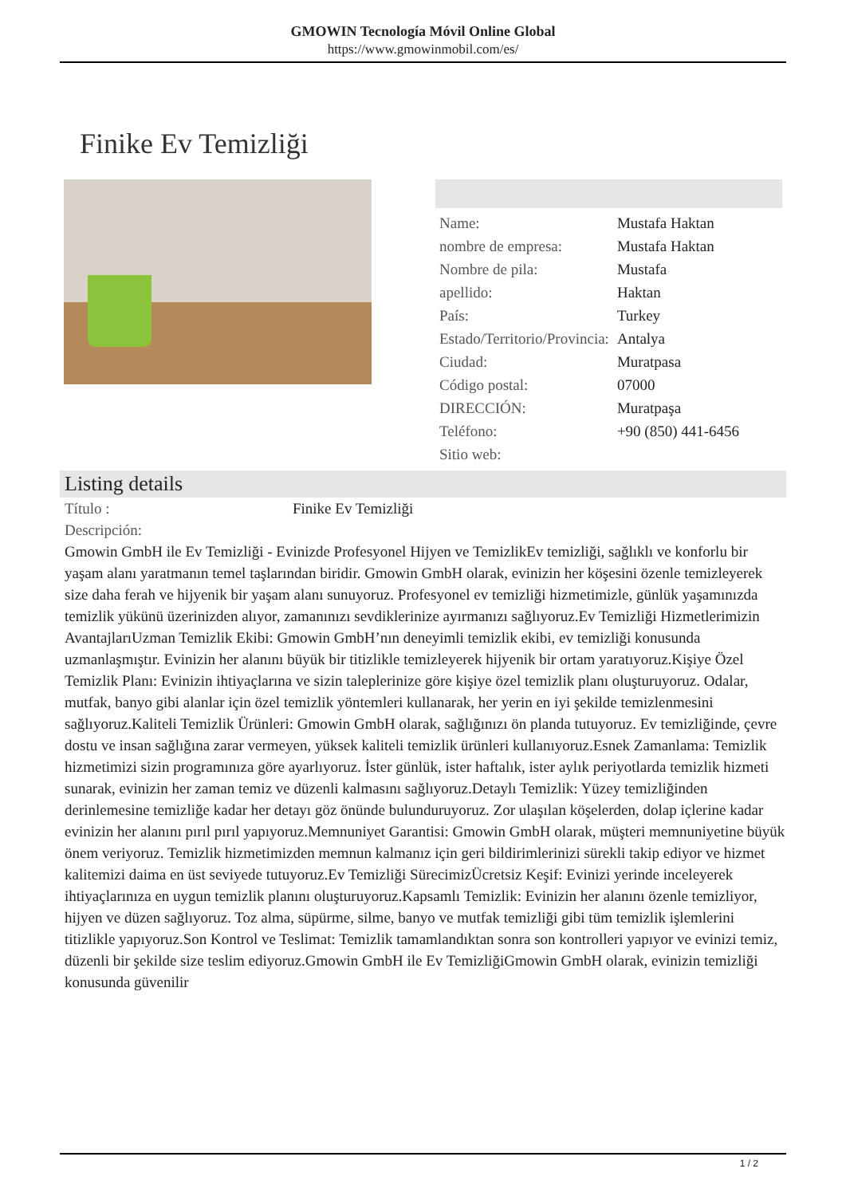GMOWIN Tecnología Móvil Online Global
https://www.gmowinmobil.com/es/
Finike Ev Temizliği
| Name: | Mustafa Haktan |
| nombre de empresa: | Mustafa Haktan |
| Nombre de pila: | Mustafa |
| apellido: | Haktan |
| País: | Turkey |
| Estado/Territorio/Provincia: | Antalya |
| Ciudad: | Muratpasa |
| Código postal: | 07000 |
| DIRECCIÓN: | Muratpaşa |
| Teléfono: | +90 (850) 441-6456 |
| Sitio web: | |
Listing details
Título : Finike Ev Temizliği
Descripción:
Gmowin GmbH ile Ev Temizliği - Evinizde Profesyonel Hijyen ve TemizlikEv temizliği, sağlıklı ve konforlu bir yaşam alanı yaratmanın temel taşlarından biridir. Gmowin GmbH olarak, evinizin her köşesini özenle temizleyerek size daha ferah ve hijyenik bir yaşam alanı sunuyoruz. Profesyonel ev temizliği hizmetimizle, günlük yaşamınızda temizlik yükünü üzerinizden alıyor, zamanınızı sevdiklerinize ayırmanızı sağlıyoruz.Ev Temizliği Hizmetlerimizin AvantajlarıUzman Temizlik Ekibi: Gmowin GmbH’nın deneyimli temizlik ekibi, ev temizliği konusunda uzmanlaşmıştır. Evinizin her alanını büyük bir titizlikle temizleyerek hijyenik bir ortam yaratıyoruz.Kişiye Özel Temizlik Planı: Evinizin ihtiyaçlarına ve sizin taleplerinize göre kişiye özel temizlik planı oluşturuyoruz. Odalar, mutfak, banyo gibi alanlar için özel temizlik yöntemleri kullanarak, her yerin en iyi şekilde temizlenmesini sağlıyoruz.Kaliteli Temizlik Ürünleri: Gmowin GmbH olarak, sağlığınızı ön planda tutuyoruz. Ev temizliğinde, çevre dostu ve insan sağlığına zarar vermeyen, yüksek kaliteli temizlik ürünleri kullanıyoruz.Esnek Zamanlama: Temizlik hizmetimizi sizin programınıza göre ayarlıyoruz. İster günlük, ister haftalık, ister aylık periyotlarda temizlik hizmeti sunarak, evinizin her zaman temiz ve düzenli kalmasını sağlıyoruz.Detaylı Temizlik: Yüzey temizliğinden derinlemesine temizliğe kadar her detayı göz önünde bulunduruyoruz. Zor ulaşılan köşelerden, dolap içlerine kadar evinizin her alanını pırıl pırıl yapıyoruz.Memnuniyet Garantisi: Gmowin GmbH olarak, müşteri memnuniyetine büyük önem veriyoruz. Temizlik hizmetimizden memnun kalmanız için geri bildirimlerinizi sürekli takip ediyor ve hizmet kalitemizi daima en üst seviyede tutuyoruz.Ev Temizliği SürecimizÜcretsiz Keşif: Evinizi yerinde inceleyerek ihtiyaçlarınıza en uygun temizlik planını oluşturuyoruz.Kapsamlı Temizlik: Evinizin her alanını özenle temizliyor, hijyen ve düzen sağlıyoruz. Toz alma, süpürme, silme, banyo ve mutfak temizliği gibi tüm temizlik işlemlerini titizlikle yapıyoruz.Son Kontrol ve Teslimat: Temizlik tamamlandıktan sonra son kontrolleri yapıyor ve evinizi temiz, düzenli bir şekilde size teslim ediyoruz.Gmowin GmbH ile Ev TemizliğiGmowin GmbH olarak, evinizin temizliği konusunda güvenilir
1 / 2